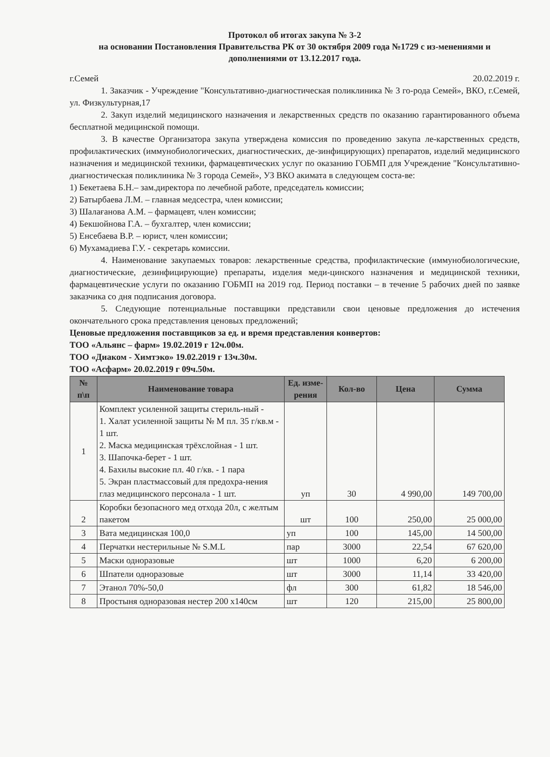Протокол об итогах закупа № 3-2
на основании Постановления Правительства РК от 30 октября 2009 года №1729 с из-менениями и дополнениями от 13.12.2017 года.
г.Семей 20.02.2019 г.
1. Заказчик - Учреждение "Консультативно-диагностическая поликлиника № 3 го-рода Семей», ВКО, г.Семей, ул. Физкультурная,17
2. Закуп изделий медицинского назначения и лекарственных средств по оказанию гарантированного объема бесплатной медицинской помощи.
3. В качестве Организатора закупа утверждена комиссия по проведению закупа ле-карственных средств, профилактических (иммунобиологических, диагностических, де-зинфицирующих) препаратов, изделий медицинского назначения и медицинской техники, фармацевтических услуг по оказанию ГОБМП для Учреждение "Консультативно-диагностическая поликлиника № 3 города Семей», УЗ ВКО акимата в следующем соста-ве:
1) Бекетаева Б.Н.– зам.директора по лечебной работе, председатель комиссии;
2) Батырбаева Л.М. – главная медсестра, член комиссии;
3) Шалағанова А.М. – фармацевт, член комиссии;
4) Бекшойнова Г.А. – бухгалтер, член комиссии;
5) Енсебаева В.Р. – юрист, член комиссии;
6) Мухамадиева Г.У. - секретарь комиссии.
4. Наименование закупаемых товаров: лекарственные средства, профилактические (иммунобиологические, диагностические, дезинфицирующие) препараты, изделия меди-цинского назначения и медицинской техники, фармацевтические услуги по оказанию ГОБМП на 2019 год. Период поставки – в течение 5 рабочих дней по заявке заказчика со дня подписания договора.
5. Следующие потенциальные поставщики представили свои ценовые предложения до истечения окончательного срока представления ценовых предложений;
Ценовые предложения поставщиков за ед. и время представления конвертов:
ТОО «Альянс – фарм» 19.02.2019 г 12ч.00м.
ТОО «Диаком - Химтэко» 19.02.2019 г 13ч.30м.
ТОО «Асфарм» 20.02.2019 г 09ч.50м.
| № п\п | Наименование товара | Ед. изме-рения | Кол-во | Цена | Сумма |
| --- | --- | --- | --- | --- | --- |
| 1 | Комплект усиленной защиты стериль-ный - 1. Халат усиленной защиты № М пл. 35 г/кв.м - 1 шт. 2. Маска медицинская трёхслойная - 1 шт. 3. Шапочка-берет - 1 шт. 4. Бахилы высокие пл. 40 г/кв. - 1 пара 5. Экран пластмассовый для предохра-нения глаз медицинского персонала - 1 шт. | уп | 30 | 4 990,00 | 149 700,00 |
| 2 | Коробки безопасного мед отхода 20л, с желтым пакетом | шт | 100 | 250,00 | 25 000,00 |
| 3 | Вата медицинская 100,0 | уп | 100 | 145,00 | 14 500,00 |
| 4 | Перчатки нестерильные № S.M.L | пар | 3000 | 22,54 | 67 620,00 |
| 5 | Маски одноразовые | шт | 1000 | 6,20 | 6 200,00 |
| 6 | Шпатели одноразовые | шт | 3000 | 11,14 | 33 420,00 |
| 7 | Этанол 70%-50,0 | фл | 300 | 61,82 | 18 546,00 |
| 8 | Простыня одноразовая нестер 200 x140см | шт | 120 | 215,00 | 25 800,00 |